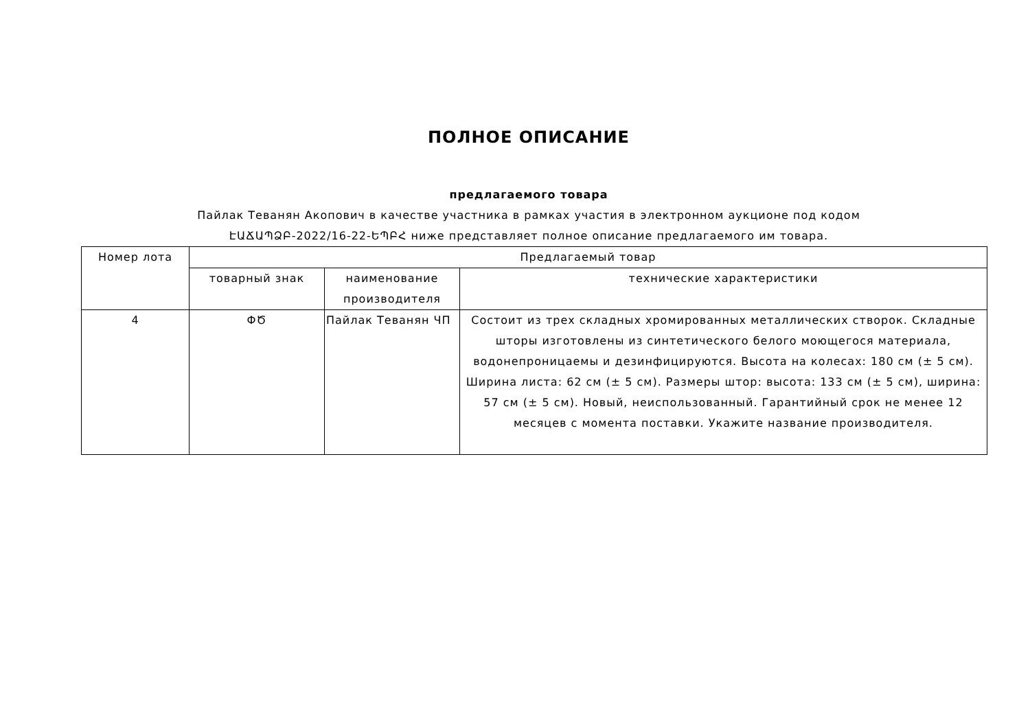ПОЛНОЕ ОПИСАНИЕ
предлагаемого товара
Пайлак Теванян Акопович в качестве участника в рамках участия в электронном аукционе под кодом
ԷԱՃԱՊՁԲ-2022/16-22-ԵՊԲՀ ниже представляет полное описание предлагаемого им товара.
| Номер лота | Предлагаемый товар | | |
| --- | --- | --- | --- |
| | товарный знак | наименование производителя | технические характеристики |
| 4 | ՓԾ | Пайлак Теванян ЧП | Состоит из трех складных хромированных металлических створок. Складные шторы изготовлены из синтетического белого моющегося материала, водонепроницаемы и дезинфицируются. Высота на колесах: 180 см (± 5 см). Ширина листа: 62 см (± 5 см). Размеры штор: высота: 133 см (± 5 см), ширина: 57 см (± 5 см). Новый, неиспользованный. Гарантийный срок не менее 12 месяцев с момента поставки. Укажите название производителя. |